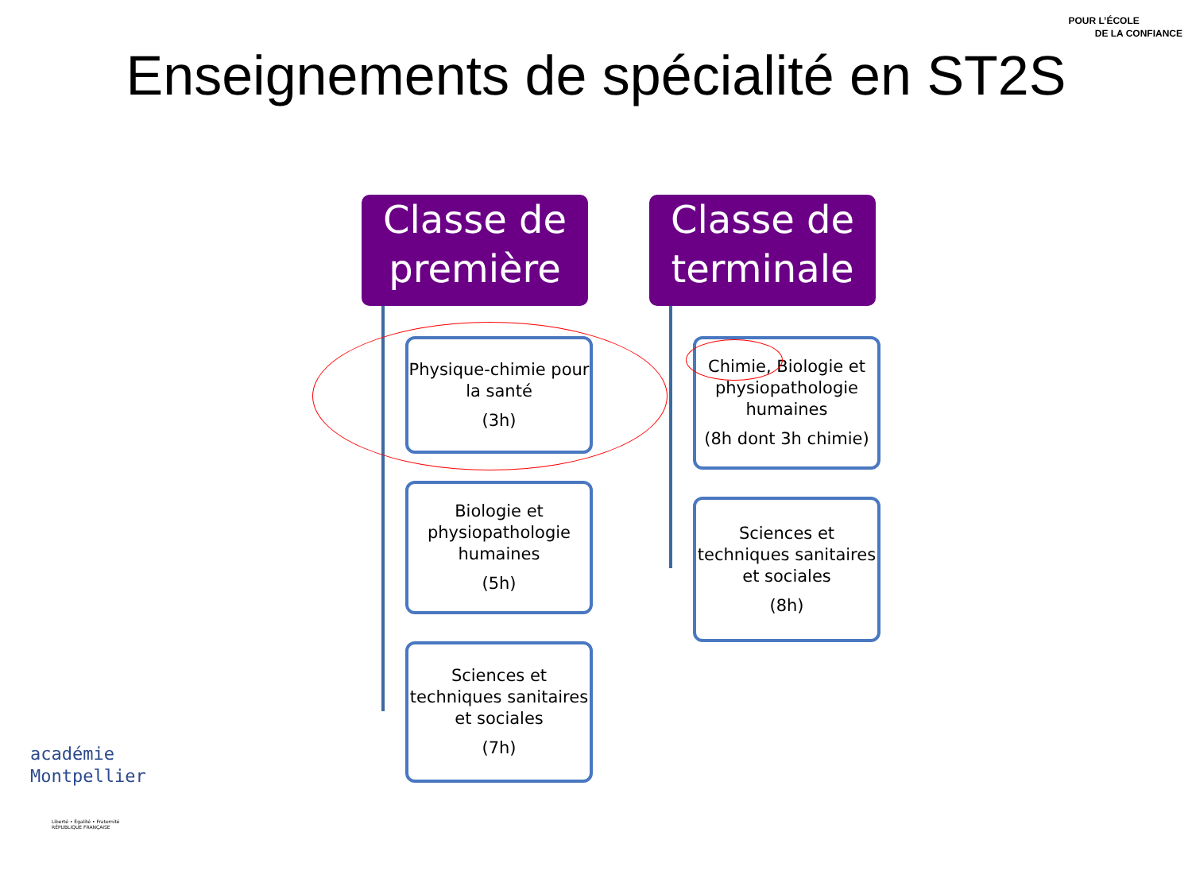POUR L’ÉCOLE
DE LA CONFIANCE
Enseignements de spécialité en ST2S
Classe de
première
Physique-chimie pour la santé
(3h)
Biologie et physiopathologie humaines
(5h)
Sciences et techniques sanitaires et sociales
(7h)
Classe de
terminale
Chimie, Biologie et physiopathologie humaines
(8h dont 3h chimie)
Sciences et techniques sanitaires et sociales
(8h)
académie
Montpellier
Liberté • Égalité • Fraternité
RÉPUBLIQUE FRANÇAISE